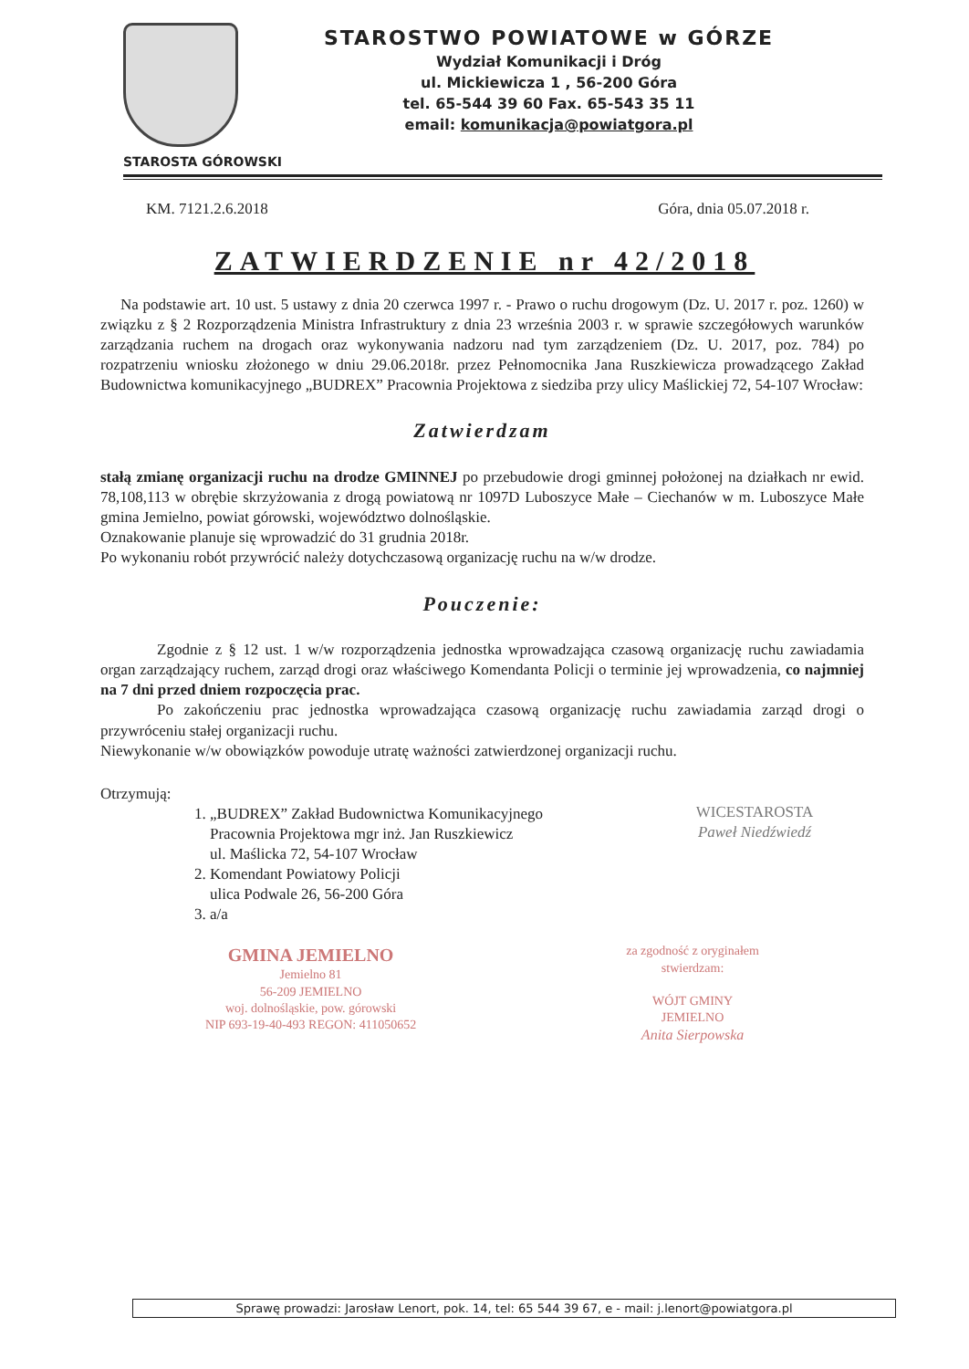STAROSTWO POWIATOWE w GÓRZE
Wydział Komunikacji i Dróg
ul. Mickiewicza 1 , 56-200 Góra
tel. 65-544 39 60 Fax. 65-543 35 11
email: komunikacja@powiatgora.pl
STAROSTA GÓROWSKI
KM. 7121.2.6.2018 Góra, dnia 05.07.2018 r.
ZATWIERDZENIE nr 42/2018
Na podstawie art. 10 ust. 5 ustawy z dnia 20 czerwca 1997 r. - Prawo o ruchu drogowym (Dz. U. 2017 r. poz. 1260) w związku z § 2 Rozporządzenia Ministra Infrastruktury z dnia 23 września 2003 r. w sprawie szczegółowych warunków zarządzania ruchem na drogach oraz wykonywania nadzoru nad tym zarządzeniem (Dz. U. 2017, poz. 784) po rozpatrzeniu wniosku złożonego w dniu 29.06.2018r. przez Pełnomocnika Jana Ruszkiewicza prowadzącego Zakład Budownictwa komunikacyjnego „BUDREX” Pracownia Projektowa z siedziba przy ulicy Maślickiej 72, 54-107 Wrocław:
Zatwierdzam
stałą zmianę organizacji ruchu na drodze GMINNEJ po przebudowie drogi gminnej położonej na działkach nr ewid. 78,108,113 w obrębie skrzyżowania z drogą powiatową nr 1097D Luboszyce Małe – Ciechanów w m. Luboszyce Małe gmina Jemielno, powiat górowski, województwo dolnośląskie.
Oznakowanie planuje się wprowadzić do 31 grudnia 2018r.
Po wykonaniu robót przywrócić należy dotychczasową organizację ruchu na w/w drodze.
Pouczenie:
Zgodnie z § 12 ust. 1 w/w rozporządzenia jednostka wprowadzająca czasową organizację ruchu zawiadamia organ zarządzający ruchem, zarząd drogi oraz właściwego Komendanta Policji o terminie jej wprowadzenia, co najmniej na 7 dni przed dniem rozpoczęcia prac.
Po zakończeniu prac jednostka wprowadzająca czasową organizację ruchu zawiadamia zarząd drogi o przywróceniu stałej organizacji ruchu.
Niewykonanie w/w obowiązków powoduje utratę ważności zatwierdzonej organizacji ruchu.
Otrzymują:
1. „BUDREX” Zakład Budownictwa Komunikacyjnego
Pracownia Projektowa mgr inż. Jan Ruszkiewicz
ul. Maślicka 72, 54-107 Wrocław
2. Komendant Powiatowy Policji
ulica Podwale 26, 56-200 Góra
3. a/a
WICESTAROSTA
Paweł Niedźwiedź
GMINA JEMIELNO
Jemielno 81
56-209 JEMIELNO
woj. dolnośląskie, pow. górowski
NIP 693-19-40-493 REGON: 411050652
za zgodność z oryginałem
stwierdzam:
WÓJT GMINY
JEMIELNO
Anita Sierpowska
Sprawę prowadzi: Jarosław Lenort, pok. 14, tel: 65 544 39 67, e - mail: j.lenort@powiatgora.pl